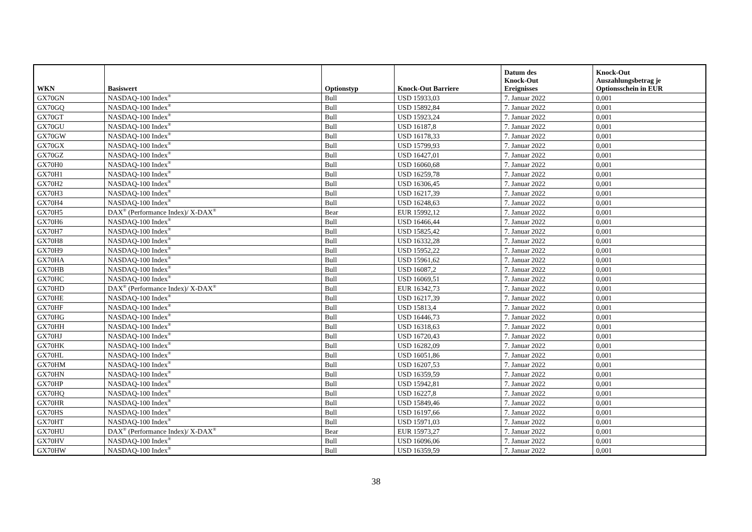| WKN | Basiswert | Optionstyp | Knock-Out Barriere | Datum des Knock-Out Ereignisses | Knock-Out Auszahlungsbetrag je Optionsschein in EUR |
| --- | --- | --- | --- | --- | --- |
| GX70GN | NASDAQ-100 Index<sup>®</sup> | Bull | USD 15933,03 | 7. Januar 2022 | 0,001 |
| GX70GQ | NASDAQ-100 Index<sup>®</sup> | Bull | USD 15892,84 | 7. Januar 2022 | 0,001 |
| GX70GT | NASDAQ-100 Index<sup>®</sup> | Bull | USD 15923,24 | 7. Januar 2022 | 0,001 |
| GX70GU | NASDAQ-100 Index<sup>®</sup> | Bull | USD 16187,8 | 7. Januar 2022 | 0,001 |
| GX70GW | NASDAQ-100 Index<sup>®</sup> | Bull | USD 16178,33 | 7. Januar 2022 | 0,001 |
| GX70GX | NASDAQ-100 Index<sup>®</sup> | Bull | USD 15799,93 | 7. Januar 2022 | 0,001 |
| GX70GZ | NASDAQ-100 Index<sup>®</sup> | Bull | USD 16427,01 | 7. Januar 2022 | 0,001 |
| GX70H0 | NASDAQ-100 Index<sup>®</sup> | Bull | USD 16060,68 | 7. Januar 2022 | 0,001 |
| GX70H1 | NASDAQ-100 Index<sup>®</sup> | Bull | USD 16259,78 | 7. Januar 2022 | 0,001 |
| GX70H2 | NASDAQ-100 Index<sup>®</sup> | Bull | USD 16306,45 | 7. Januar 2022 | 0,001 |
| GX70H3 | NASDAQ-100 Index<sup>®</sup> | Bull | USD 16217,39 | 7. Januar 2022 | 0,001 |
| GX70H4 | NASDAQ-100 Index<sup>®</sup> | Bull | USD 16248,63 | 7. Januar 2022 | 0,001 |
| GX70H5 | DAX<sup>®</sup> (Performance Index)/ X-DAX<sup>®</sup> | Bear | EUR 15992,12 | 7. Januar 2022 | 0,001 |
| GX70H6 | NASDAQ-100 Index<sup>®</sup> | Bull | USD 16466,44 | 7. Januar 2022 | 0,001 |
| GX70H7 | NASDAQ-100 Index<sup>®</sup> | Bull | USD 15825,42 | 7. Januar 2022 | 0,001 |
| GX70H8 | NASDAQ-100 Index<sup>®</sup> | Bull | USD 16332,28 | 7. Januar 2022 | 0,001 |
| GX70H9 | NASDAQ-100 Index<sup>®</sup> | Bull | USD 15952,22 | 7. Januar 2022 | 0,001 |
| GX70HA | NASDAQ-100 Index<sup>®</sup> | Bull | USD 15961,62 | 7. Januar 2022 | 0,001 |
| GX70HB | NASDAQ-100 Index<sup>®</sup> | Bull | USD 16087,2 | 7. Januar 2022 | 0,001 |
| GX70HC | NASDAQ-100 Index<sup>®</sup> | Bull | USD 16069,51 | 7. Januar 2022 | 0,001 |
| GX70HD | DAX<sup>®</sup> (Performance Index)/ X-DAX<sup>®</sup> | Bull | EUR 16342,73 | 7. Januar 2022 | 0,001 |
| GX70HE | NASDAQ-100 Index<sup>®</sup> | Bull | USD 16217,39 | 7. Januar 2022 | 0,001 |
| GX70HF | NASDAQ-100 Index<sup>®</sup> | Bull | USD 15813,4 | 7. Januar 2022 | 0,001 |
| GX70HG | NASDAQ-100 Index<sup>®</sup> | Bull | USD 16446,73 | 7. Januar 2022 | 0,001 |
| GX70HH | NASDAQ-100 Index<sup>®</sup> | Bull | USD 16318,63 | 7. Januar 2022 | 0,001 |
| GX70HJ | NASDAQ-100 Index<sup>®</sup> | Bull | USD 16720,43 | 7. Januar 2022 | 0,001 |
| GX70HK | NASDAQ-100 Index<sup>®</sup> | Bull | USD 16282,09 | 7. Januar 2022 | 0,001 |
| GX70HL | NASDAQ-100 Index<sup>®</sup> | Bull | USD 16051,86 | 7. Januar 2022 | 0,001 |
| GX70HM | NASDAQ-100 Index<sup>®</sup> | Bull | USD 16207,53 | 7. Januar 2022 | 0,001 |
| GX70HN | NASDAQ-100 Index<sup>®</sup> | Bull | USD 16359,59 | 7. Januar 2022 | 0,001 |
| GX70HP | NASDAQ-100 Index<sup>®</sup> | Bull | USD 15942,81 | 7. Januar 2022 | 0,001 |
| GX70HQ | NASDAQ-100 Index<sup>®</sup> | Bull | USD 16227,8 | 7. Januar 2022 | 0,001 |
| GX70HR | NASDAQ-100 Index<sup>®</sup> | Bull | USD 15849,46 | 7. Januar 2022 | 0,001 |
| GX70HS | NASDAQ-100 Index<sup>®</sup> | Bull | USD 16197,66 | 7. Januar 2022 | 0,001 |
| GX70HT | NASDAQ-100 Index<sup>®</sup> | Bull | USD 15971,03 | 7. Januar 2022 | 0,001 |
| GX70HU | DAX<sup>®</sup> (Performance Index)/ X-DAX<sup>®</sup> | Bear | EUR 15973,27 | 7. Januar 2022 | 0,001 |
| GX70HV | NASDAQ-100 Index<sup>®</sup> | Bull | USD 16096,06 | 7. Januar 2022 | 0,001 |
| GX70HW | NASDAQ-100 Index<sup>®</sup> | Bull | USD 16359,59 | 7. Januar 2022 | 0,001 |
38